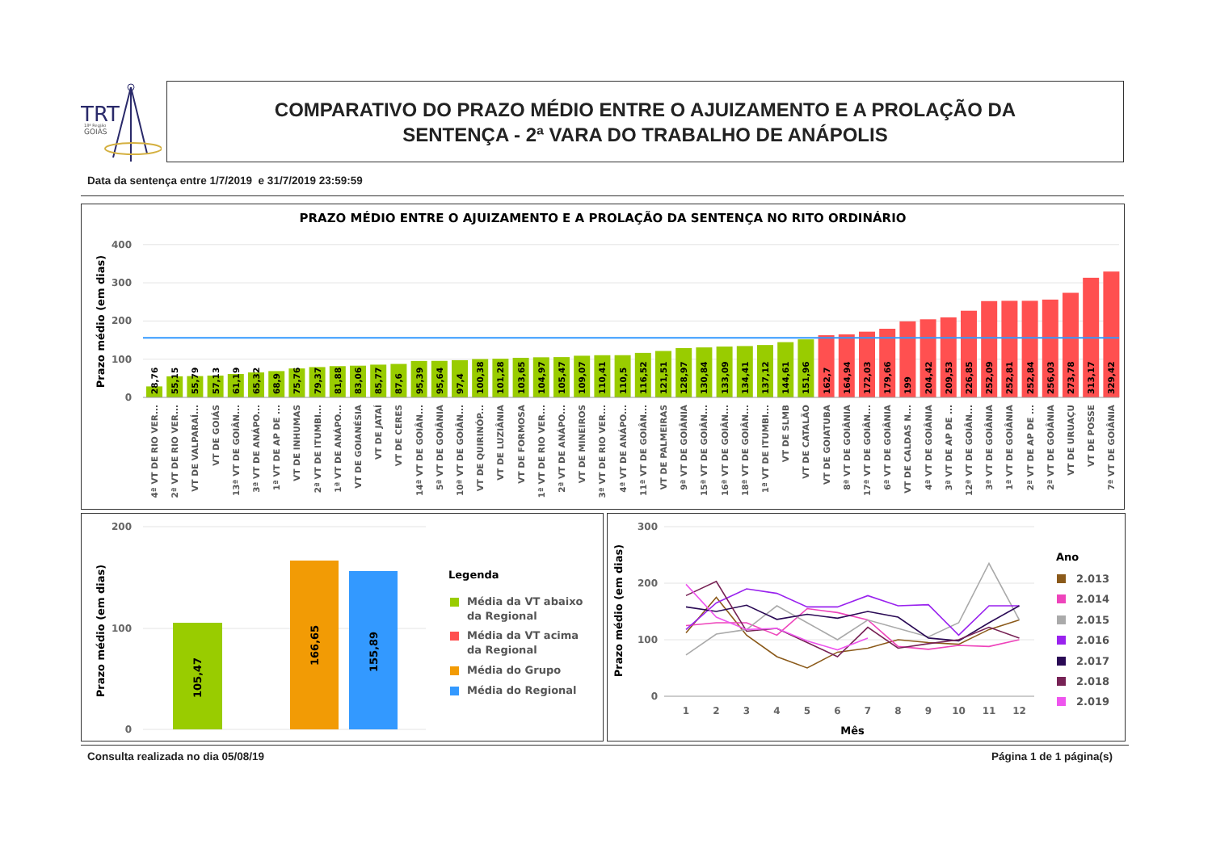TRT
18ª Região
GOIÁS
COMPARATIVO DO PRAZO MÉDIO ENTRE O AJUIZAMENTO E A PROLAÇÃO DA
SENTENÇA - 2ª VARA DO TRABALHO DE ANÁPOLIS
Data da sentença entre 1/7/2019 e 31/7/2019 23:59:59
PRAZO MÉDIO ENTRE O AJUIZAMENTO E A PROLAÇÃO DA SENTENÇA NO RITO ORDINÁRIO
400
300
200
100
0
Prazo médio (em dias)
28,76
55,15
55,79
57,13
61,19
65,32
68,9
75,76
79,37
81,88
83,06
85,77
87,6
95,39
95,64
97,4
100,38
101,28
103,65
104,97
105,47
109,07
110,41
110,5
116,52
121,51
128,97
130,84
133,09
134,41
137,12
144,61
151,96
162,7
164,94
172,03
179,66
199
204,42
209,53
226,85
252,09
252,81
252,84
256,03
273,78
313,17
329,42
4ª VT DE RIO VER...
2ª VT DE RIO VER...
VT DE VALPARAÍ...
VT DE GOIÁS
13ª VT DE GOIÂN...
3ª VT DE ANÁPO...
1ª VT DE AP DE ...
VT DE INHUMAS
2ª VT DE ITUMBI...
1ª VT DE ANÁPO...
VT DE GOIANÉSIA
VT DE JATAÍ
VT DE CERES
14ª VT DE GOIÂN...
5ª VT DE GOIÂNIA
10ª VT DE GOIÂN...
VT DE QUIRINÓP...
VT DE LUZIÂNIA
VT DE FORMOSA
1ª VT DE RIO VER...
2ª VT DE ANÁPO...
VT DE MINEIROS
3ª VT DE RIO VER...
4ª VT DE ANÁPO...
11ª VT DE GOIÂN...
VT DE PALMEIRAS
9ª VT DE GOIÂNIA
15ª VT DE GOIÂN...
16ª VT DE GOIÂN...
18ª VT DE GOIÂN...
1ª VT DE ITUMBI...
VT DE SLMB
VT DE CATALÃO
VT DE GOIATUBA
8ª VT DE GOIÂNIA
17ª VT DE GOIÂN...
6ª VT DE GOIÂNIA
VT DE CALDAS N...
4ª VT DE GOIÂNIA
3ª VT DE AP DE ...
12ª VT DE GOIÂN...
3ª VT DE GOIÂNIA
1ª VT DE GOIÂNIA
2ª VT DE AP DE ...
2ª VT DE GOIÂNIA
VT DE URUAÇU
VT DE POSSE
7ª VT DE GOIÂNIA
200
100
0
Prazo médio (em dias)
105,47
166,65
155,89
Legenda
Média da VT abaixo
da Regional
Média da VT acima
da Regional
Média do Grupo
Média do Regional
300
200
100
0
Prazo médio (em dias)
1
2
3
4
5
6
7
8
9
10
11
12
Mês
Ano
2.013
2.014
2.015
2.016
2.017
2.018
2.019
Consulta realizada no dia 05/08/19 Página 1 de 1 página(s)